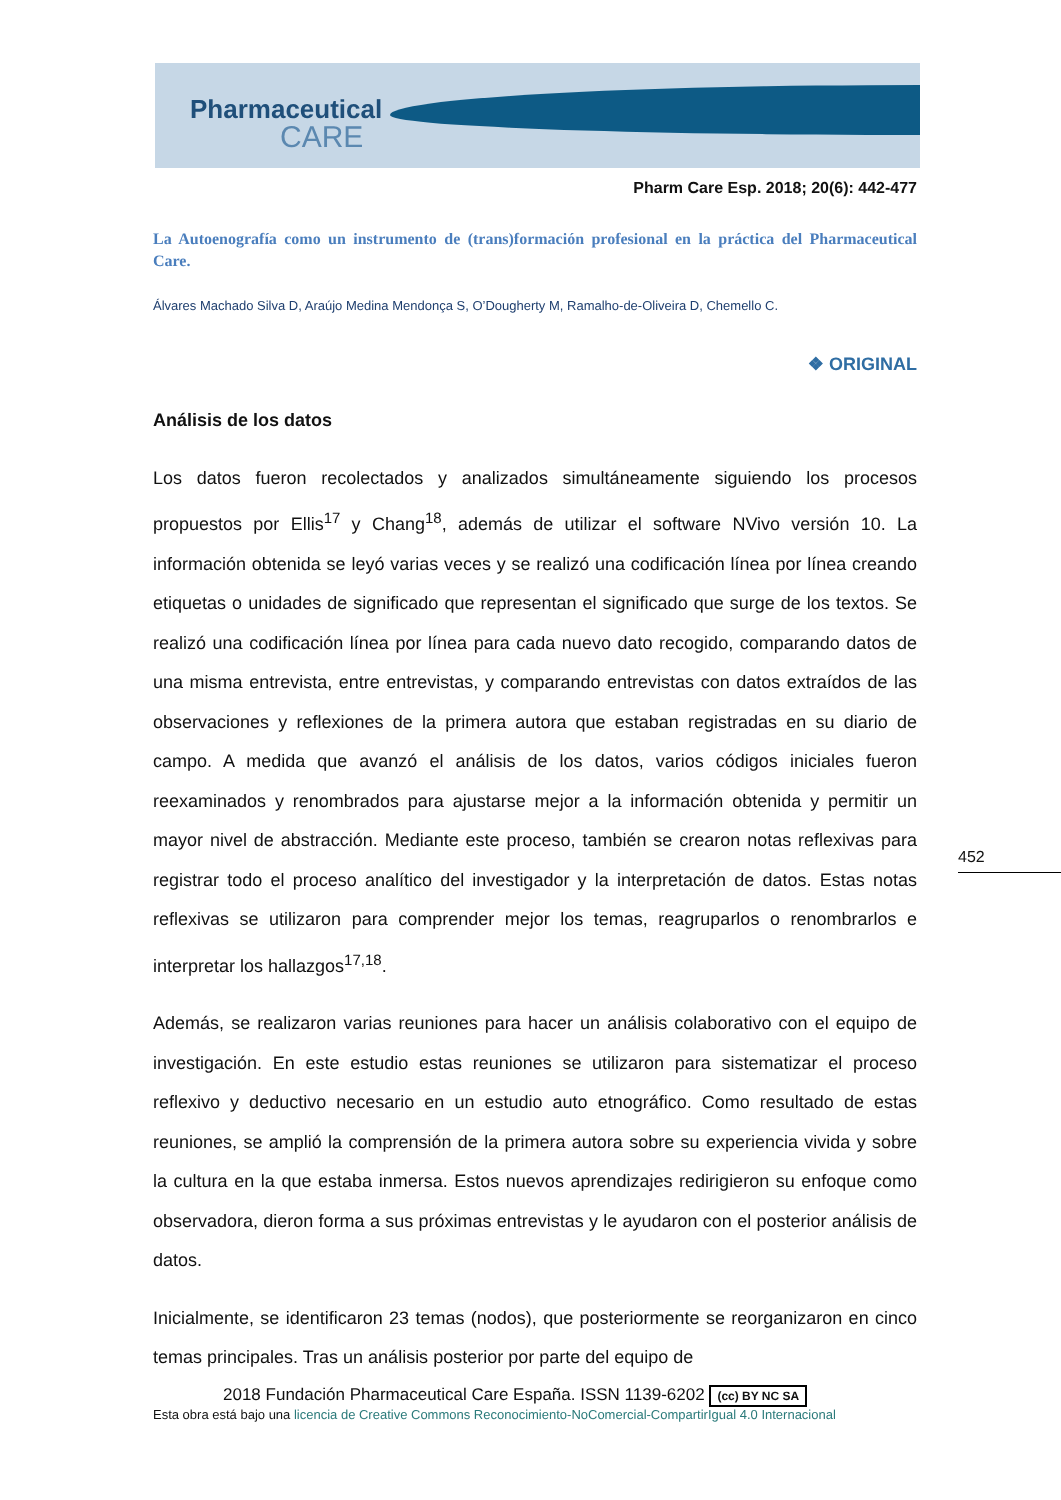Pharmaceutical
CARE
Pharm Care Esp. 2018; 20(6): 442-477
La Autoenografía como un instrumento de (trans)formación profesional en la práctica del Pharmaceutical Care.
Álvares Machado Silva D, Araújo Medina Mendonça S, O’Dougherty M, Ramalho-de-Oliveira D, Chemello C.
❖ ORIGINAL
Análisis de los datos
Los datos fueron recolectados y analizados simultáneamente siguiendo los procesos propuestos por Ellis<sup>17</sup> y Chang<sup>18</sup>, además de utilizar el software NVivo versión 10. La información obtenida se leyó varias veces y se realizó una codificación línea por línea creando etiquetas o unidades de significado que representan el significado que surge de los textos. Se realizó una codificación línea por línea para cada nuevo dato recogido, comparando datos de una misma entrevista, entre entrevistas, y comparando entrevistas con datos extraídos de las observaciones y reflexiones de la primera autora que estaban registradas en su diario de campo. A medida que avanzó el análisis de los datos, varios códigos iniciales fueron reexaminados y renombrados para ajustarse mejor a la información obtenida y permitir un mayor nivel de abstracción. Mediante este proceso, también se crearon notas reflexivas para registrar todo el proceso analítico del investigador y la interpretación de datos. Estas notas reflexivas se utilizaron para comprender mejor los temas, reagruparlos o renombrarlos e interpretar los hallazgos<sup>17,18</sup>.
Además, se realizaron varias reuniones para hacer un análisis colaborativo con el equipo de investigación. En este estudio estas reuniones se utilizaron para sistematizar el proceso reflexivo y deductivo necesario en un estudio auto etnográfico. Como resultado de estas reuniones, se amplió la comprensión de la primera autora sobre su experiencia vivida y sobre la cultura en la que estaba inmersa. Estos nuevos aprendizajes redirigieron su enfoque como observadora, dieron forma a sus próximas entrevistas y le ayudaron con el posterior análisis de datos.
Inicialmente, se identificaron 23 temas (nodos), que posteriormente se reorganizaron en cinco temas principales. Tras un análisis posterior por parte del equipo de
452
2018 Fundación Pharmaceutical Care España. ISSN 1139-6202 (cc) BY NC SA
Esta obra está bajo una licencia de Creative Commons Reconocimiento-NoComercial-CompartirIgual 4.0 Internacional